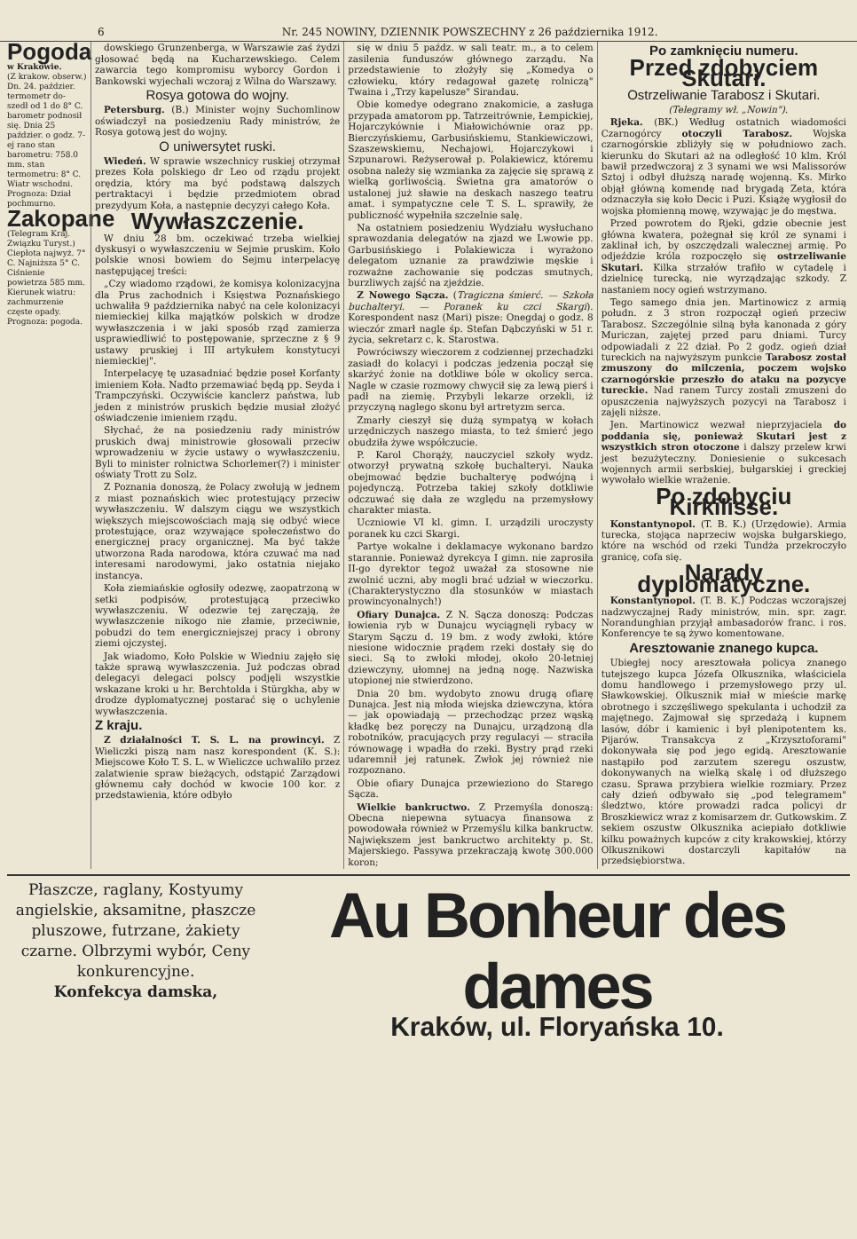6 Nr. 245 NOWINY, DZIENNIK POWSZECHNY z 26 października 1912.
Pogoda
w Krakowie.
(Z krakow. obserw.)
Dn. 24. paździer. termometr do- szedł od 1 do 8° C. barometr podnosił się. Dnia 25 paździer. o godz. 7-ej rano stan barometru: 758.0 mm. stan termometru: 8° C. Wiatr wschodni. Prognoza: Dział pochmurno.
Zakopane
(Telegram Kraj. Związku Turyst.) Ciepłota najwyż. 7° C. Najniższa 5° C. Ciśnienie powietrza 585 mm. Kierunek wiatru: zachmurzenie częste opady. Prognoza: pogoda.
dowskiego Grunzenberga, w Warszawie zaś żydzi głosować będą na Kucharzewskiego. Celem zawarcia tego kompromisu wyborcy Gordon i Bankowski wyjechali wczoraj z Wilna do Warszawy.
Rosya gotowa do wojny.
Petersburg. (B.) Minister wojny Suchomlinow oświadczył na posiedzeniu Rady ministrów, że Rosya gotową jest do wojny.
O uniwersytet ruski.
Wiedeń. W sprawie wszechnicy ruskiej otrzymał prezes Koła polskiego dr Leo od rządu projekt orędzia, który ma być podstawą dalszych pertraktacyi i będzie przedmiotem obrad prezydyum Koła, a następnie decyzyi całego Koła.
Wywłaszczenie.
W dniu 28 bm. oczekiwać trzeba wielkiej dyskusyi o wywłaszczeniu w Sejmie pruskim. Koło polskie wnosi bowiem do Sejmu interpelacyę następującej treści:
„Czy wiadomo rządowi, że komisya kolonizacyjna dla Prus zachodnich i Księstwa Poznańskiego uchwaliła 9 października nabyć na cele kolonizacyi niemieckiej kilka majątków polskich w drodze wywłaszczenia i w jaki sposób rząd zamierza usprawiedliwić to postępowanie, sprzeczne z § 9 ustawy pruskiej i III artykułem konstytucyi niemieckiej".
Interpelacyę tę uzasadniać będzie poseł Korfanty imieniem Koła. Nadto przemawiać będą pp. Seyda i Trampczyński. Oczywiście kanclerz państwa, lub jeden z ministrów pruskich będzie musiał złożyć oświadczenie imieniem rządu.
Słychać, że na posiedzeniu rady ministrów pruskich dwaj ministrowie głosowali przeciw wprowadzeniu w życie ustawy o wywłaszczeniu. Byli to minister rolnictwa Schorlemer(?) i minister oświaty Trott zu Solz.
Z Poznania donoszą, że Polacy zwołują w jednem z miast poznańskich wiec protestujący przeciw wywłaszczeniu. W dalszym ciągu we wszystkich większych miejscowościach mają się odbyć wiece protestujące, oraz wzywające społeczeństwo do energicznej pracy organicznej. Ma być także utworzona Rada narodowa, która czuwać ma nad interesami narodowymi, jako ostatnia niejako instancya.
Koła ziemiańskie ogłosiły odezwę, zaopatrzoną w setki podpisów, protestującą przeciwko wywłaszczeniu. W odezwie tej zaręczają, że wywłaszczenie nikogo nie złamie, przeciwnie, pobudzi do tem energiczniejszej pracy i obrony ziemi ojczystej.
Jak wiadomo, Koło Polskie w Wiedniu zajęło się także sprawą wywłaszczenia. Już podczas obrad delegacyi delegaci polscy podjęli wszystkie wskazane kroki u hr. Berchtolda i Stürgkha, aby w drodze dyplomatycznej postarać się o uchylenie wywłaszczenia.
Z kraju.
Z działalności T. S. L. na prowincyi. Z Wieliczki piszą nam nasz korespondent (K. S.): Miejscowe Koło T. S. L. w Wieliczce uchwaliło przez zalatwienie spraw bieżących, odstąpić Zarządowi głównemu cały dochód w kwocie 100 kor. z przedstawienia, które odbyło
się w dniu 5 paźdz. w sali teatr. m., a to celem zasilenia funduszów głównego zarządu. Na przedstawienie to złożyły się „Komedya o człowieku, który redagował gazetę rolniczą" Twaina i „Trzy kapelusze" Sirandau.
Obie komedye odegrano znakomicie, a zasługa przypada amatorom pp. Tatrzeitrównie, Łempickiej, Hojarczykównie i Miałowichównie oraz pp. Bierczyńskiemu, Garbusińskiemu, Stankiewiczowi, Szaszewskiemu, Nechajowi, Hojarczykowi i Szpunarowi. Reżyserował p. Polakiewicz, któremu osobna należy się wzmianka za zajęcie się sprawą z wielką gorliwością. Świetna gra amatorów o ustalonej już sławie na deskach naszego teatru amat. i sympatyczne cele T. S. L. sprawiły, że publiczność wypełniła szczelnie salę.
Na ostatniem posiedzeniu Wydziału wysłuchano sprawozdania delegatów na zjazd we Lwowie pp. Garbusińskiego i Polakiewicza i wyrażono delegatom uznanie za prawdziwie męskie i rozważne zachowanie się podczas smutnych, burzliwych zajść na zjeździe.
Z Nowego Sącza. (Tragiczna śmierć. — Szkoła buchalteryi. — Poranek ku czci Skargi). Korespondent nasz (Mari) pisze: Onegdaj o godz. 8 wieczór zmarł nagle śp. Stefan Dąbczyński w 51 r. życia, sekretarz c. k. Starostwa.
Powróciwszy wieczorem z codziennej przechadzki zasiadł do kolacyi i podczas jedzenia począł się skarżyć żonie na dotkliwe bóle w okolicy serca. Nagle w czasie rozmowy chwycił się za lewą pierś i padł na ziemię. Przybyli lekarze orzekli, iż przyczyną naglego skonu był artretyzm serca.
Zmarły cieszył się dużą sympatyą w kołach urzędniczych naszego miasta, to też śmierć jego obudziła żywe współczucie.
P. Karol Chorąży, nauczyciel szkoły wydz. otworzył prywatną szkołę buchalteryi. Nauka obejmować będzie buchalteryę podwójną i pojedynczą. Potrzeba takiej szkoły dotkliwie odczuwać się dała ze względu na przemysłowy charakter miasta.
Uczniowie VI kl. gimn. I. urządzili uroczysty poranek ku czci Skargi.
Partye wokalne i deklamacye wykonano bardzo starannie. Ponieważ dyrekcya I gimn. nie zaprosiła II-go dyrektor tegoż uważał za stosowne nie zwolnić uczni, aby mogli brać udział w wieczorku. (Charakterystyczno dla stosunków w miastach prowincyonalnych!)
Ofiary Dunajca. Z N. Sącza donoszą: Podczas łowienia ryb w Dunajcu wyciągnęli rybacy w Starym Sączu d. 19 bm. z wody zwłoki, które niesione widocznie prądem rzeki dostały się do sieci. Są to zwłoki młodej, około 20-letniej dziewczyny, ułomnej na jedną nogę. Nazwiska utopionej nie stwierdzono.
Dnia 20 bm. wydobyto znowu drugą ofiarę Dunajca. Jest nią młoda wiejska dziewczyna, która — jak opowiadają — przechodząc przez wąską kładkę bez poręczy na Dunajcu, urządzoną dla robotników, pracujących przy regulacyi — straciła równowagę i wpadła do rzeki. Bystry prąd rzeki udaremnił jej ratunek. Zwłok jej również nie rozpoznano.
Obie ofiary Dunajca przewieziono do Starego Sącza.
Wielkie bankructwo. Z Przemyśla donoszą: Obecna niepewna sytuacya finansowa z powodowała również w Przemyślu kilka bankructw. Największem jest bankructwo architekty p. St. Majerskiego. Passywa przekraczają kwotę 300.000 koron;
Po zamknięciu numeru.
Przed zdobyciem Skutari.
Ostrzeliwanie Tarabosz i Skutari.
(Telegramy wł. „Nowin").
Rjeka. (BK.) Według ostatnich wiadomości Czarnogórcy otoczyli Tarabosz. Wojska czarnogórskie zbliżyły się w południowo zach. kierunku do Skutari aż na odległość 10 klm. Król bawił przedwczoraj z 3 synami we wsi Malissorów Sztoj i odbył dłuższą naradę wojenną. Ks. Mirko objął główną komendę nad brygadą Zeta, która odznaczyła się koło Decic i Puzi. Książę wygłosił do wojska płomienną mowę, wzywając je do męstwa.
Przed powrotem do Rjeki, gdzie obecnie jest główna kwatera, pożegnał się król ze synami i zaklinał ich, by oszczędzali walecznej armię. Po odjeździe króla rozpoczęło się ostrzeliwanie Skutari. Kilka strzałów trafiło w cytadelę i dzielnicę turecką, nie wyrządzając szkody. Z nastaniem nocy ogień wstrzymano.
Tego samego dnia jen. Martinowicz z armią połudn. z 3 stron rozpoczął ogień przeciw Tarabosz. Szczególnie silną była kanonada z góry Muriczan, zajętej przed paru dniami. Turcy odpowiadali z 22 dział. Po 2 godz. ogień dział tureckich na najwyższym punkcie Tarabosz został zmuszony do milczenia, poczem wojsko czarnogórskie przeszło do ataku na pozycye tureckie. Nad ranem Turcy zostali zmuszeni do opuszczenia najwyższych pozycyi na Tarabosz i zajęli niższe.
Jen. Martinowicz wezwał nieprzyjaciela do poddania się, ponieważ Skutari jest z wszystkich stron otoczone i dalszy przelew krwi jest bezużyteczny. Doniesienie o sukcesach wojennych armii serbskiej, bułgarskiej i greckiej wywołało wielkie wrażenie.
Po zdobyciu Kirkilisse.
Konstantynopol. (T. B. K.) (Urzędowie). Armia turecka, stojąca naprzeciw wojska bułgarskiego, które na wschód od rzeki Tundża przekroczyło granicę, cofa się.
Narady dyplomatyczne.
Konstantynopol. (T. B. K.) Podczas wczorajszej nadzwyczajnej Rady ministrów, min. spr. zagr. Norandunghian przyjął ambasadorów franc. i ros. Konferencye te są żywo komentowane.
Aresztowanie znanego kupca.
Ubiegłej nocy aresztowała policya znanego tutejszego kupca Józefa Olkusznika, właściciela domu handlowego i przemysłowego przy ul. Sławkowskiej. Olkusznik miał w mieście markę obrotnego i szczęśliwego spekulanta i uchodził za majętnego. Zajmował się sprzedażą i kupnem lasów, dóbr i kamienic i był plenipotentem ks. Pijarów. Transakcya z „Krzysztoforami" dokonywała się pod jego egidą. Aresztowanie nastąpiło pod zarzutem szeregu oszustw, dokonywanych na wielką skalę i od dłuższego czasu. Sprawa przybiera wielkie rozmiary. Przez cały dzień odbywało się „pod telegramem" śledztwo, które prowadzi radca policyi dr Broszkiewicz wraz z komisarzem dr. Gutkowskim. Z sekiem oszustw Olkusznika aciepiało dotkliwie kilku poważnych kupców z city krakowskiej, którzy Olkusznikowi dostarczyli kapitałów na przedsiębiorstwa.
Płaszcze, raglany, Kostyumy angielskie, aksamitne, płaszcze pluszowe, futrzane, żakiety czarne. Olbrzymi wybór, Ceny konkurencyjne.
Konfekcya damska,
Au Bonheur des dames
Kraków, ul. Floryańska 10.